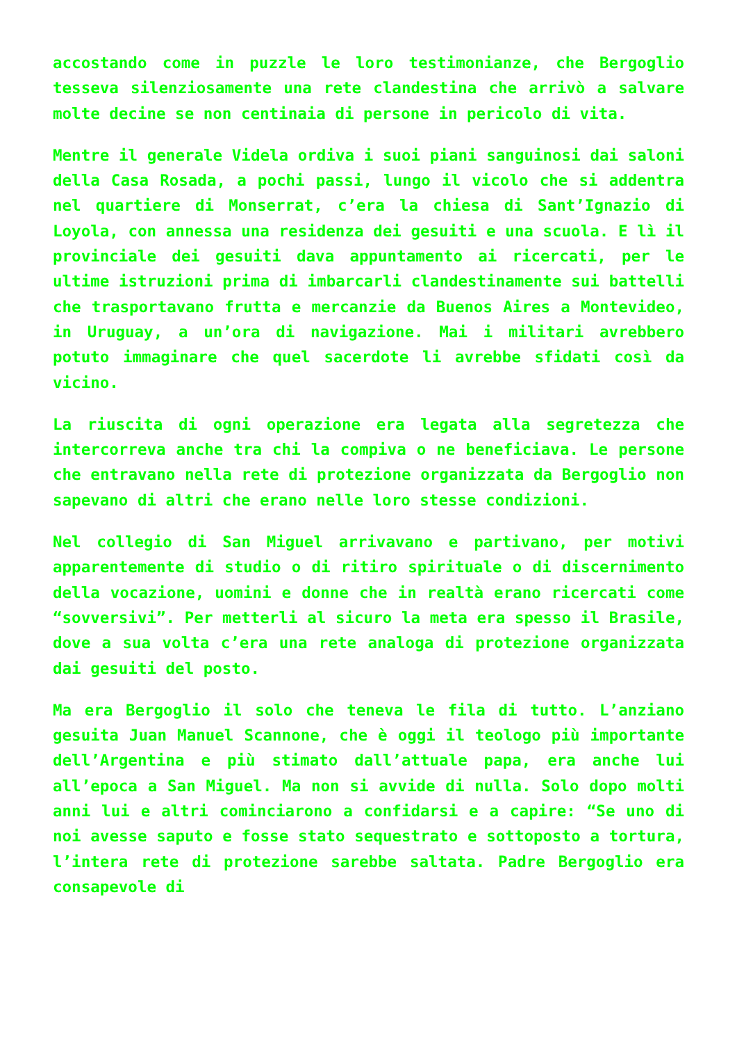accostando come in puzzle le loro testimonianze, che Bergoglio tesseva silenziosamente una rete clandestina che arrivò a salvare molte decine se non centinaia di persone in pericolo di vita.
Mentre il generale Videla ordiva i suoi piani sanguinosi dai saloni della Casa Rosada, a pochi passi, lungo il vicolo che si addentra nel quartiere di Monserrat, c’era la chiesa di Sant’Ignazio di Loyola, con annessa una residenza dei gesuiti e una scuola. E lì il provinciale dei gesuiti dava appuntamento ai ricercati, per le ultime istruzioni prima di imbarcarli clandestinamente sui battelli che trasportavano frutta e mercanzie da Buenos Aires a Montevideo, in Uruguay, a un’ora di navigazione. Mai i militari avrebbero potuto immaginare che quel sacerdote li avrebbe sfidati così da vicino.
La riuscita di ogni operazione era legata alla segretezza che intercorreva anche tra chi la compiva o ne beneficiava. Le persone che entravano nella rete di protezione organizzata da Bergoglio non sapevano di altri che erano nelle loro stesse condizioni.
Nel collegio di San Miguel arrivavano e partivano, per motivi apparentemente di studio o di ritiro spirituale o di discernimento della vocazione, uomini e donne che in realtà erano ricercati come “sovversivi”. Per metterli al sicuro la meta era spesso il Brasile, dove a sua volta c’era una rete analoga di protezione organizzata dai gesuiti del posto.
Ma era Bergoglio il solo che teneva le fila di tutto. L’anziano gesuita Juan Manuel Scannone, che è oggi il teologo più importante dell’Argentina e più stimato dall’attuale papa, era anche lui all’epoca a San Miguel. Ma non si avvide di nulla. Solo dopo molti anni lui e altri cominciarono a confidarsi e a capire: “Se uno di noi avesse saputo e fosse stato sequestrato e sottoposto a tortura, l’intera rete di protezione sarebbe saltata. Padre Bergoglio era consapevole di